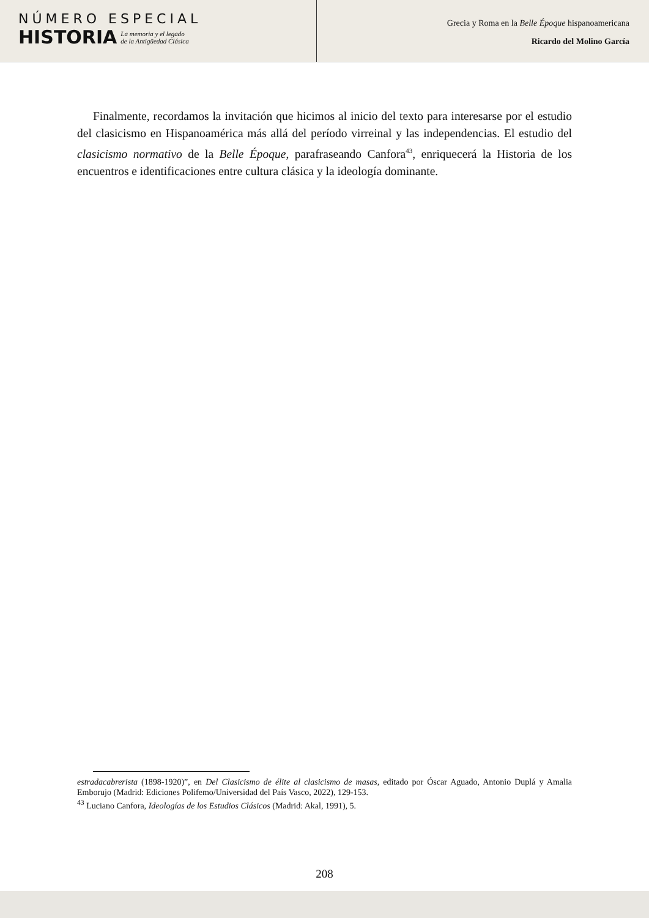NÚMERO ESPECIAL
HISTORIA
La memoria y el legado
de la Antigüedad Clásica
Grecia y Roma en la Belle Époque hispanoamericana
Ricardo del Molino García
Finalmente, recordamos la invitación que hicimos al inicio del texto para interesarse por el estudio del clasicismo en Hispanoamérica más allá del período virreinal y las independencias. El estudio del clasicismo normativo de la Belle Époque, parafraseando Canfora<sup>43</sup>, enriquecerá la Historia de los encuentros e identificaciones entre cultura clásica y la ideología dominante.
estradacabrerista (1898-1920)”, en Del Clasicismo de élite al clasicismo de masas, editado por Óscar Aguado, Antonio Duplá y Amalia Emborujo (Madrid: Ediciones Polifemo/Universidad del País Vasco, 2022), 129-153.
<sup>43</sup> Luciano Canfora, Ideologías de los Estudios Clásicos (Madrid: Akal, 1991), 5.
208